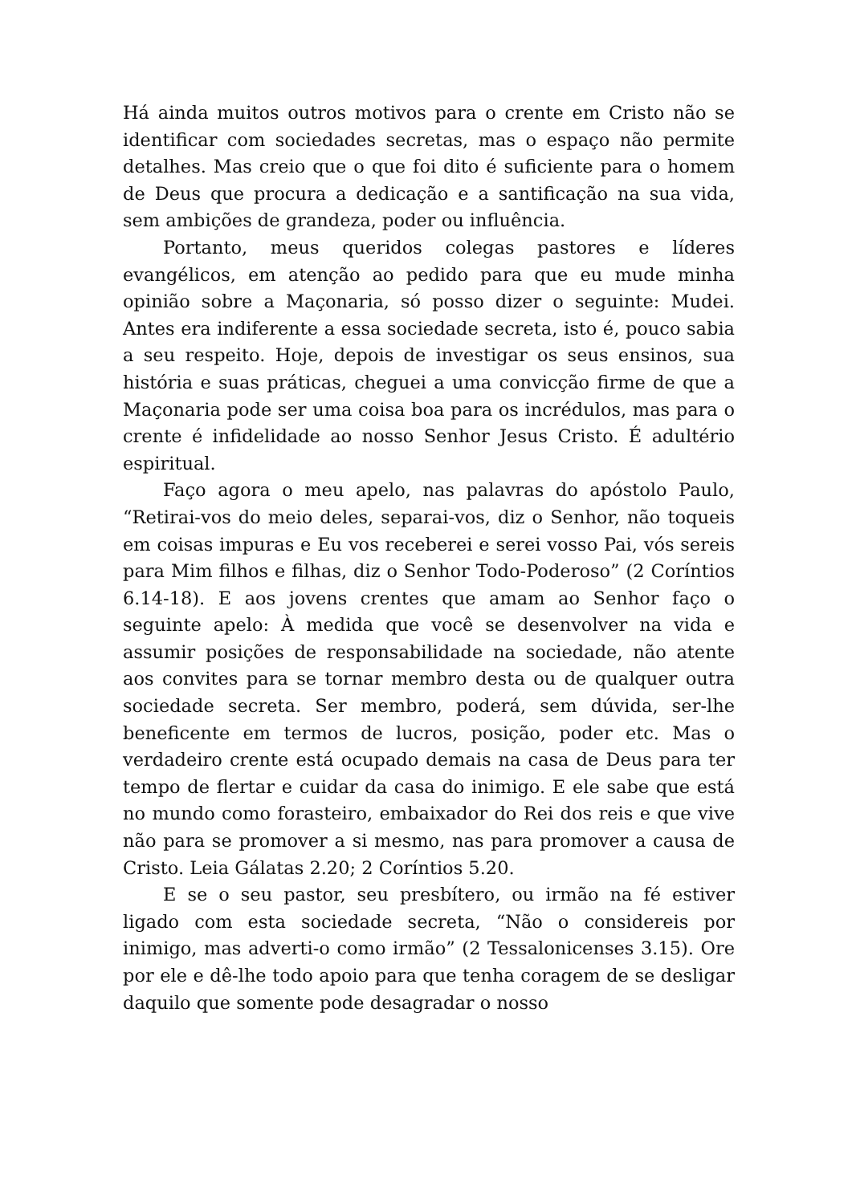Há ainda muitos outros motivos para o crente em Cristo não se identificar com sociedades secretas, mas o espaço não permite detalhes. Mas creio que o que foi dito é suficiente para o homem de Deus que procura a dedicação e a santificação na sua vida, sem ambições de grandeza, poder ou influência.
Portanto, meus queridos colegas pastores e líderes evangélicos, em atenção ao pedido para que eu mude minha opinião sobre a Maçonaria, só posso dizer o seguinte: Mudei. Antes era indiferente a essa sociedade secreta, isto é, pouco sabia a seu respeito. Hoje, depois de investigar os seus ensinos, sua história e suas práticas, cheguei a uma convicção firme de que a Maçonaria pode ser uma coisa boa para os incrédulos, mas para o crente é infidelidade ao nosso Senhor Jesus Cristo. É adultério espiritual.
Faço agora o meu apelo, nas palavras do apóstolo Paulo, “Retirai-vos do meio deles, separai-vos, diz o Senhor, não toqueis em coisas impuras e Eu vos receberei e serei vosso Pai, vós sereis para Mim filhos e filhas, diz o Senhor Todo-Poderoso” (2 Coríntios 6.14-18). E aos jovens crentes que amam ao Senhor faço o seguinte apelo: À medida que você se desenvolver na vida e assumir posições de responsabilidade na sociedade, não atente aos convites para se tornar membro desta ou de qualquer outra sociedade secreta. Ser membro, poderá, sem dúvida, ser-lhe beneficente em termos de lucros, posição, poder etc. Mas o verdadeiro crente está ocupado demais na casa de Deus para ter tempo de flertar e cuidar da casa do inimigo. E ele sabe que está no mundo como forasteiro, embaixador do Rei dos reis e que vive não para se promover a si mesmo, nas para promover a causa de Cristo. Leia Gálatas 2.20; 2 Coríntios 5.20.
E se o seu pastor, seu presbítero, ou irmão na fé estiver ligado com esta sociedade secreta, “Não o considereis por inimigo, mas adverti-o como irmão” (2 Tessalonicenses 3.15). Ore por ele e dê-lhe todo apoio para que tenha coragem de se desligar daquilo que somente pode desagradar o nosso